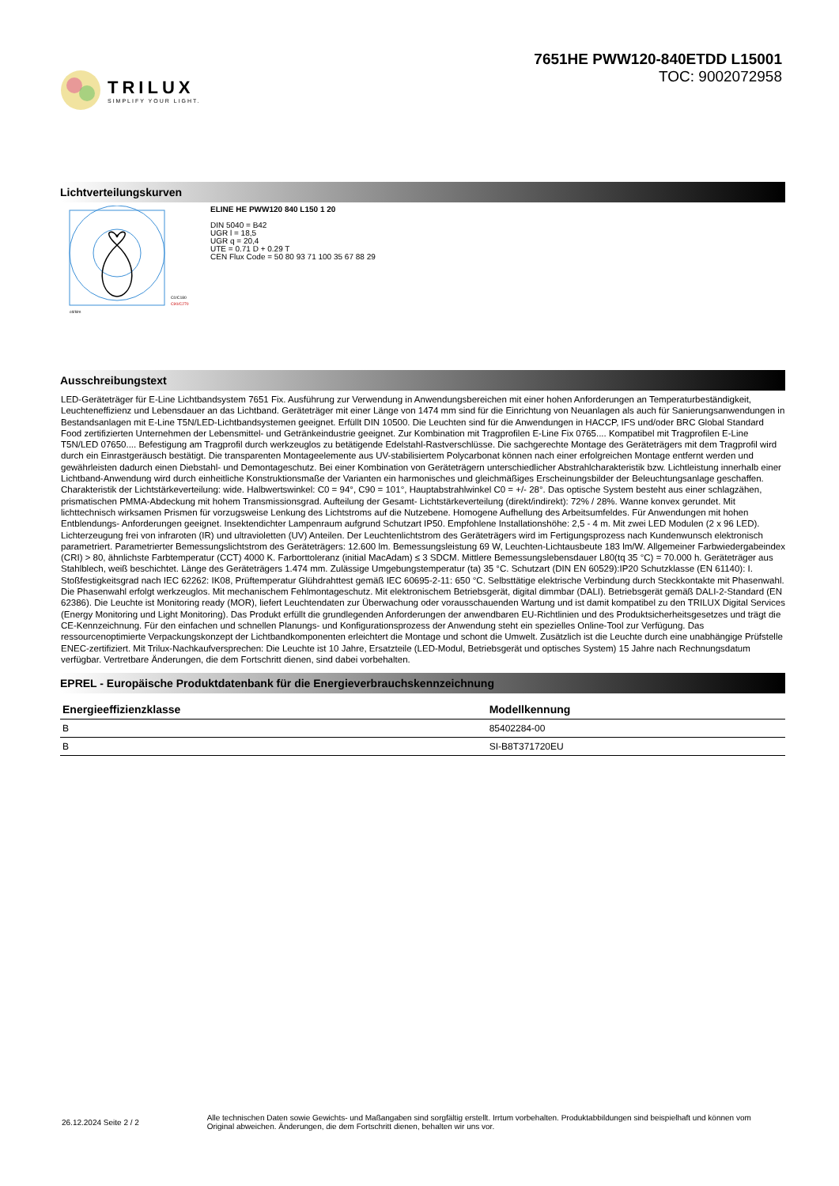TRILUX
SIMPLIFY YOUR LIGHT.
7651HE PWW120-840ETDD L15001
TOC: 9002072958
Lichtverteilungskurven
C0/C180
C90/C270
cd/klm
ELINE HE PWW120 840 L150 1 20
DIN 5040 = B42
UGR l = 18,5
UGR q = 20,4
UTE = 0.71 D + 0.29 T
CEN Flux Code = 50 80 93 71 100 35 67 88 29
Ausschreibungstext
LED-Geräteträger für E-Line Lichtbandsystem 7651 Fix. Ausführung zur Verwendung in Anwendungsbereichen mit einer hohen Anforderungen an Temperaturbeständigkeit, Leuchteneffizienz und Lebensdauer an das Lichtband. Geräteträger mit einer Länge von 1474 mm sind für die Einrichtung von Neuanlagen als auch für Sanierungsanwendungen in Bestandsanlagen mit E-Line T5N/LED-Lichtbandsystemen geeignet. Erfüllt DIN 10500. Die Leuchten sind für die Anwendungen in HACCP, IFS und/oder BRC Global Standard Food zertifizierten Unternehmen der Lebensmittel- und Getränkeindustrie geeignet. Zur Kombination mit Tragprofilen E-Line Fix 0765.... Kompatibel mit Tragprofilen E-Line T5N/LED 07650.... Befestigung am Tragprofil durch werkzeuglos zu betätigende Edelstahl-Rastverschlüsse. Die sachgerechte Montage des Geräteträgers mit dem Tragprofil wird durch ein Einrastgeräusch bestätigt. Die transparenten Montageelemente aus UV-stabilisiertem Polycarbonat können nach einer erfolgreichen Montage entfernt werden und gewährleisten dadurch einen Diebstahl- und Demontageschutz. Bei einer Kombination von Geräteträgern unterschiedlicher Abstrahlcharakteristik bzw. Lichtleistung innerhalb einer Lichtband-Anwendung wird durch einheitliche Konstruktionsmaße der Varianten ein harmonisches und gleichmäßiges Erscheinungsbilder der Beleuchtungsanlage geschaffen. Charakteristik der Lichtstärkeverteilung: wide. Halbwertswinkel: C0 = 94°, C90 = 101°, Hauptabstrahlwinkel C0 = +/- 28°. Das optische System besteht aus einer schlagzähen, prismatischen PMMA-Abdeckung mit hohem Transmissionsgrad. Aufteilung der Gesamt- Lichtstärkeverteilung (direkt/indirekt): 72% / 28%. Wanne konvex gerundet. Mit lichttechnisch wirksamen Prismen für vorzugsweise Lenkung des Lichtstroms auf die Nutzebene. Homogene Aufhellung des Arbeitsumfeldes. Für Anwendungen mit hohen Entblendungs- Anforderungen geeignet. Insektendichter Lampenraum aufgrund Schutzart IP50. Empfohlene Installationshöhe: 2,5 - 4 m. Mit zwei LED Modulen (2 x 96 LED). Lichterzeugung frei von infraroten (IR) und ultravioletten (UV) Anteilen. Der Leuchtenlichtstrom des Geräteträgers wird im Fertigungsprozess nach Kundenwunsch elektronisch parametriert. Parametrierter Bemessungslichtstrom des Geräteträgers: 12.600 lm. Bemessungsleistung 69 W, Leuchten-Lichtausbeute 183 lm/W. Allgemeiner Farbwiedergabeindex (CRI) > 80, ähnlichste Farbtemperatur (CCT) 4000 K. Farborttoleranz (initial MacAdam) ≤ 3 SDCM. Mittlere Bemessungslebensdauer L80(tq 35 °C) = 70.000 h. Geräteträger aus Stahlblech, weiß beschichtet. Länge des Geräteträgers 1.474 mm. Zulässige Umgebungstemperatur (ta) 35 °C. Schutzart (DIN EN 60529):IP20 Schutzklasse (EN 61140): I. Stoßfestigkeitsgrad nach IEC 62262: IK08, Prüftemperatur Glühdrahttest gemäß IEC 60695-2-11: 650 °C. Selbsttätige elektrische Verbindung durch Steckkontakte mit Phasenwahl. Die Phasenwahl erfolgt werkzeuglos. Mit mechanischem Fehlmontageschutz. Mit elektronischem Betriebsgerät, digital dimmbar (DALI). Betriebsgerät gemäß DALI-2-Standard (EN 62386). Die Leuchte ist Monitoring ready (MOR), liefert Leuchtendaten zur Überwachung oder vorausschauenden Wartung und ist damit kompatibel zu den TRILUX Digital Services (Energy Monitoring und Light Monitoring). Das Produkt erfüllt die grundlegenden Anforderungen der anwendbaren EU-Richtlinien und des Produktsicherheitsgesetzes und trägt die CE-Kennzeichnung. Für den einfachen und schnellen Planungs- und Konfigurationsprozess der Anwendung steht ein spezielles Online-Tool zur Verfügung. Das ressourcenoptimierte Verpackungskonzept der Lichtbandkomponenten erleichtert die Montage und schont die Umwelt. Zusätzlich ist die Leuchte durch eine unabhängige Prüfstelle ENEC-zertifiziert. Mit Trilux-Nachkaufversprechen: Die Leuchte ist 10 Jahre, Ersatzteile (LED-Modul, Betriebsgerät und optisches System) 15 Jahre nach Rechnungsdatum verfügbar. Vertretbare Änderungen, die dem Fortschritt dienen, sind dabei vorbehalten.
EPREL - Europäische Produktdatenbank für die Energieverbrauchskennzeichnung
| Energieeffizienzklasse | Modellkennung |
| --- | --- |
| B | 85402284-00 |
| B | SI-B8T371720EU |
26.12.2024 Seite 2 / 2
Alle technischen Daten sowie Gewichts- und Maßangaben sind sorgfältig erstellt. Irrtum vorbehalten. Produktabbildungen sind beispielhaft und können vom Original abweichen. Änderungen, die dem Fortschritt dienen, behalten wir uns vor.